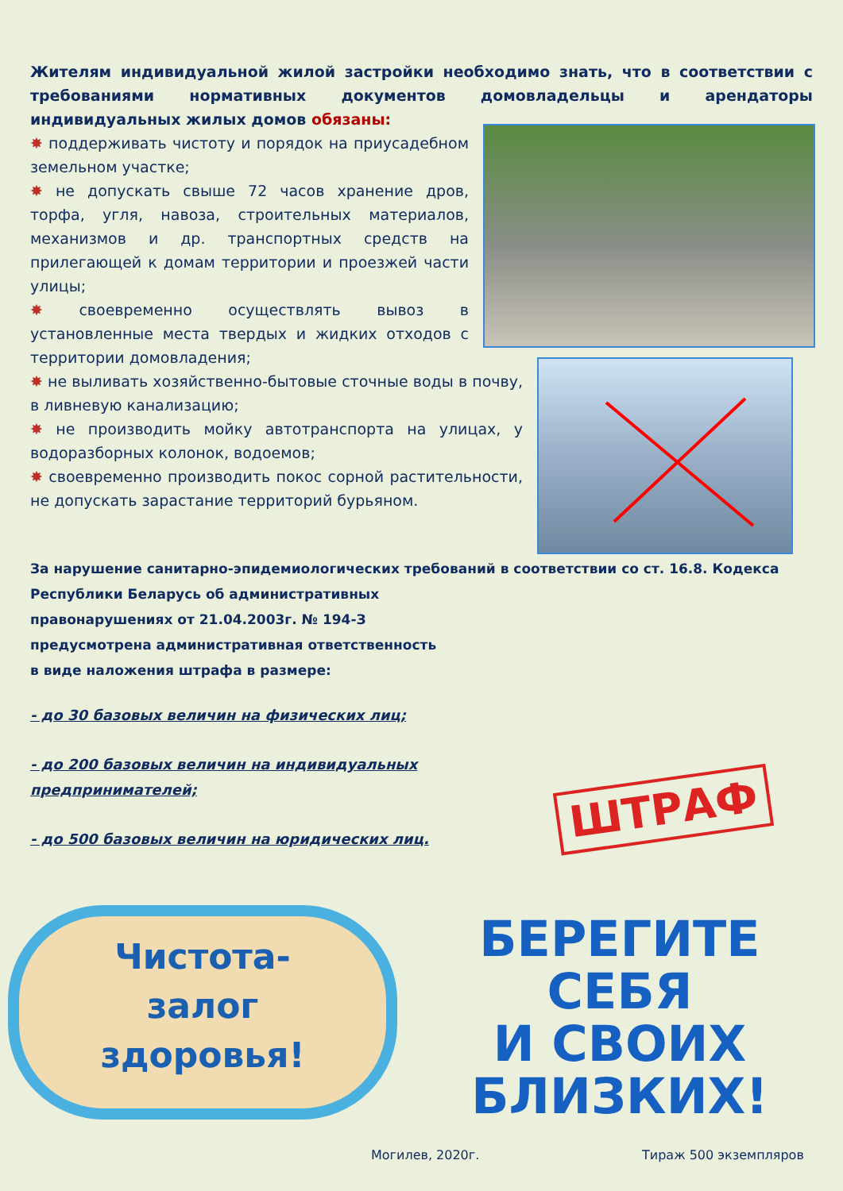Жителям индивидуальной жилой застройки необходимо знать, что в соответствии с требованиями нормативных документов домовладельцы и арендаторы индивидуальных жилых домов обязаны:
✸ поддерживать чистоту и порядок на приусадебном земельном участке;
✸ не допускать свыше 72 часов хранение дров, торфа, угля, навоза, строительных материалов, механизмов и др. транспортных средств на прилегающей к домам территории и проезжей части улицы;
✸ своевременно осуществлять вывоз в установленные места твердых и жидких отходов с территории домовладения;
✸ не выливать хозяйственно-бытовые сточные воды в почву, в ливневую канализацию;
✸ не производить мойку автотранспорта на улицах, у водоразборных колонок, водоемов;
✸ своевременно производить покос сорной растительности, не допускать зарастание территорий бурьяном.
За нарушение санитарно-эпидемиологических требований в соответствии со ст. 16.8. Кодекса
Республики Беларусь об административных
правонарушениях от 21.04.2003г. № 194-З
предусмотрена административная ответственность
в виде наложения штрафа в размере:
- до 30 базовых величин на физических лиц;
- до 200 базовых величин на индивидуальных предпринимателей;
- до 500 базовых величин на юридических лиц.
ШТРАФ
Чистота-
залог
здоровья!
БЕРЕГИТЕ
СЕБЯ
И СВОИХ
БЛИЗКИХ!
Могилев, 2020г. Тираж 500 экземпляров